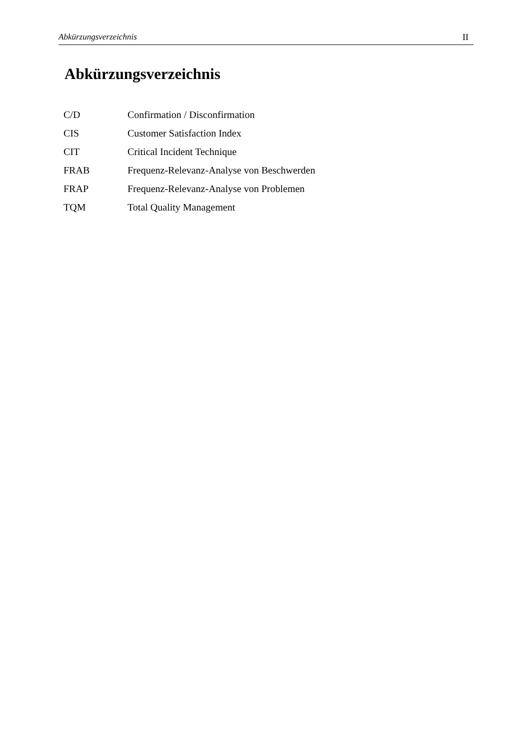Abkürzungsverzeichnis II
Abkürzungsverzeichnis
| C/D | Confirmation / Disconfirmation |
| CIS | Customer Satisfaction Index |
| CIT | Critical Incident Technique |
| FRAB | Frequenz-Relevanz-Analyse von Beschwerden |
| FRAP | Frequenz-Relevanz-Analyse von Problemen |
| TQM | Total Quality Management |